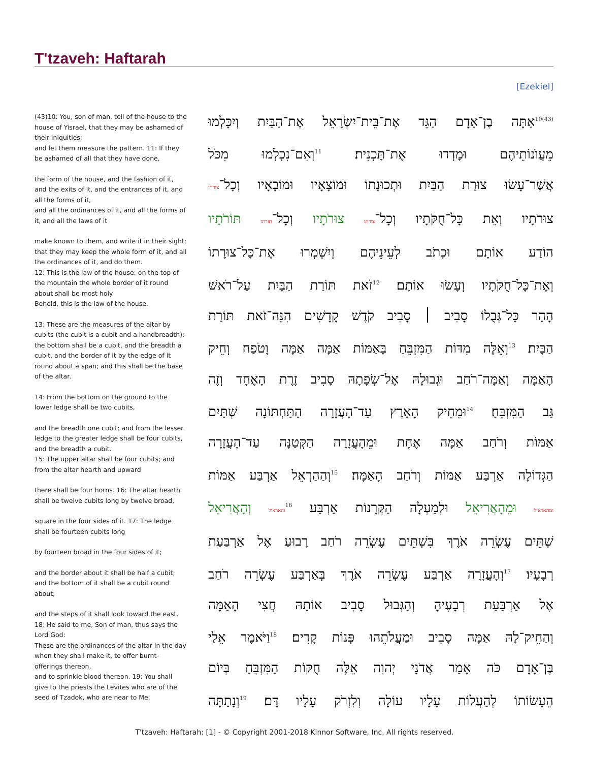T'tzaveh: Haftarah
[Ezekiel]
(43)10: You, son of man, tell of the house to the house of Yisrael, that they may be ashamed of their iniquities;
and let them measure the pattern. 11: If they be ashamed of all that they have done,
the form of the house, and the fashion of it, and the exits of it, and the entrances of it, and all the forms of it,
and all the ordinances of it, and all the forms of it, and all the laws of it
make known to them, and write it in their sight; that they may keep the whole form of it, and all the ordinances of it, and do them.
12: This is the law of the house: on the top of the mountain the whole border of it round about shall be most holy.
Behold, this is the law of the house.
13: These are the measures of the altar by cubits (the cubit is a cubit and a handbreadth): the bottom shall be a cubit, and the breadth a cubit, and the border of it by the edge of it round about a span; and this shall be the base of the altar.
14: From the bottom on the ground to the lower ledge shall be two cubits,
and the breadth one cubit; and from the lesser ledge to the greater ledge shall be four cubits, and the breadth a cubit.
15: The upper altar shall be four cubits; and from the altar hearth and upward
there shall be four horns. 16: The altar hearth shall be twelve cubits long by twelve broad,
square in the four sides of it. 17: The ledge shall be fourteen cubits long
by fourteen broad in the four sides of it;
and the border about it shall be half a cubit; and the bottom of it shall be a cubit round about;
and the steps of it shall look toward the east. 18: He said to me, Son of man, thus says the Lord God:
These are the ordinances of the altar in the day when they shall make it, to offer burnt-offerings thereon,
and to sprinkle blood thereon. 19: You shall give to the priests the Levites who are of the seed of Tzadok, who are near to Me,
<sup>(43)10</sup>אַתָּה בֶן־אָדָם הַגֵּד אֶת־בֵּית־יִשְׂרָאֵל אֶת־הַבַּיִת וְיִכָּלְמוּ
מֵעֲוֺנוֹתֵיהֶם וּמָדְדוּ אֶת־תָּכְנִית׃ <sup>11</sup>וְאִם־נִכְלְמוּ מִכֹּל
אֲשֶׁר־עָשׂוּ צוּרַת הַבַּיִת וּתְכוּנָתוֹ וּמוֹצָאָיו וּמוֹבָאָיו וְכָל־צורתו
צוּרֹתָיו וְאֵת כָּל־חֻקֹּתָיו וְכָל־צורתו צוּרֹתָיו וְכָל־תורתו תּוֹרֹתָיו
הוֹדַע אוֹתָם וּכְתֹב לְעֵינֵיהֶם וְיִשְׁמְרוּ אֶת־כָּל־צוּרָתוֹ
וְאֶת־כָּל־חֻקֹּתָיו וְעָשׂוּ אוֹתָם׃ <sup>12</sup>זֹאת תּוֹרַת הַבָּיִת עַל־רֹאשׁ
הָהָר כָּל־גְּבֻלוֹ סָבִיב ׀ סָבִיב קֹדֶשׁ קָדָשִׁים הִנֵּה־זֹאת תּוֹרַת
הַבָּיִת׃ <sup>13</sup>וְאֵלֶּה מִדּוֹת הַמִּזְבֵּחַ בָּאַמּוֹת אַמָּה אַמָּה וָטֹפַח וְחֵיק
הָאַמָּה וְאַמָּה־רֹחַב וּגְבוּלָהּ אֶל־שְׂפָתָהּ סָבִיב זֶרֶת הָאֶחָד וְזֶה
גַּב הַמִּזְבֵּחַ׃ <sup>14</sup>וּמֵחֵיק הָאָרֶץ עַד־הָעֲזָרָה הַתַּחְתּוֹנָה שְׁתַּיִם
אַמּוֹת וְרֹחַב אַמָּה אֶחָת וּמֵהָעֲזָרָה הַקְּטַנָּה עַד־הָעֲזָרָה
הַגְּדוֹלָה אַרְבַּע אַמּוֹת וְרֹחַב הָאַמָּה׃ <sup>15</sup>וְהַהַרְאֵל אַרְבַּע אַמּוֹת
ומהאראיל וּמֵהָאֲרִיאֵל וּלְמַעְלָה הַקְּרָנוֹת אַרְבַּע׃ <sup>16</sup>והאראיל וְהָאֲרִיאֵל
שְׁתֵּים עֶשְׂרֵה אֹרֶךְ בִּשְׁתֵּים עֶשְׂרֵה רֹחַב רָבוּעַ אֶל אַרְבַּעַת
רְבָעָיו׃ <sup>17</sup>וְהָעֲזָרָה אַרְבַּע עֶשְׂרֵה אֹרֶךְ בְּאַרְבַּע עֶשְׂרֵה רֹחַב
אֶל אַרְבַּעַת רְבָעֶיהָ וְהַגְּבוּל סָבִיב אוֹתָהּ חֲצִי הָאַמָּה
וְהַחֵיק־לָהּ אַמָּה סָבִיב וּמַעֲלֹתֵהוּ פְּנוֹת קָדִים׃ <sup>18</sup>וַיֹּאמֶר אֵלַי
בֶּן־אָדָם כֹּה אָמַר אֲדֹנָי יְהוִה אֵלֶּה חֻקּוֹת הַמִּזְבֵּחַ בְּיוֹם
הֵעָשׂוֹתוֹ לְהַעֲלוֹת עָלָיו עוֹלָה וְלִזְרֹק עָלָיו דָּם׃ <sup>19</sup>וְנָתַתָּה
T'tzaveh: Haftarah: [1] - © Copyright 2001-2018 Kinnor Software, Inc. All rights reserved.